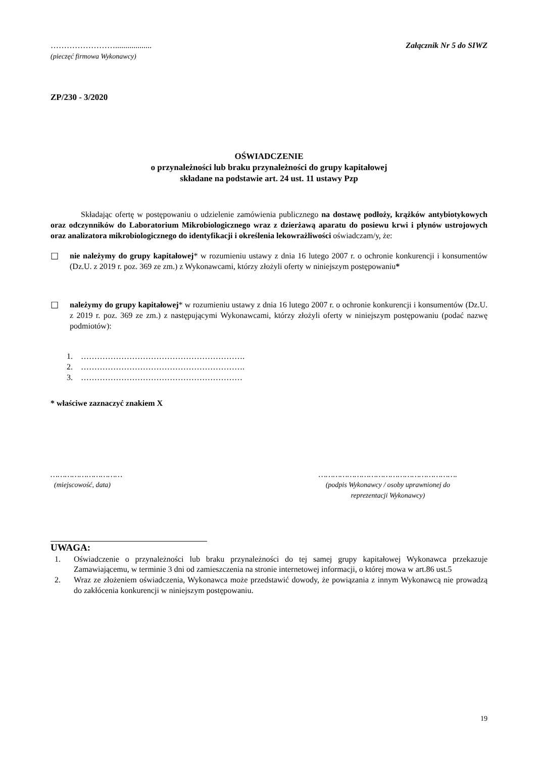……………………..................
(pieczęć firmowa Wykonawcy)
Załącznik Nr 5 do SIWZ
ZP/230 - 3/2020
OŚWIADCZENIE
o przynależności lub braku przynależności do grupy kapitałowej
składane na podstawie art. 24 ust. 11 ustawy Pzp
Składając ofertę w postępowaniu o udzielenie zamówienia publicznego na dostawę podłoży, krążków antybiotykowych oraz odczynników do Laboratorium Mikrobiologicznego wraz z dzierżawą aparatu do posiewu krwi i płynów ustrojowych oraz analizatora mikrobiologicznego do identyfikacji i określenia lekowrażliwości oświadczam/y, że:
☐ nie należymy do grupy kapitałowej* w rozumieniu ustawy z dnia 16 lutego 2007 r. o ochronie konkurencji i konsumentów (Dz.U. z 2019 r. poz. 369 ze zm.) z Wykonawcami, którzy złożyli oferty w niniejszym postępowaniu*
☐ należymy do grupy kapitałowej* w rozumieniu ustawy z dnia 16 lutego 2007 r. o ochronie konkurencji i konsumentów (Dz.U. z 2019 r. poz. 369 ze zm.) z następującymi Wykonawcami, którzy złożyli oferty w niniejszym postępowaniu (podać nazwę podmiotów):
1. …………………………………………………….
2. …………………………………………………….
3. ……………………………………………………
* właściwe zaznaczyć znakiem X
…………………………
(miejscowość, data)
………………………………………………….
(podpis Wykonawcy / osoby uprawnionej do
reprezentacji Wykonawcy)
UWAGA:
1. Oświadczenie o przynależności lub braku przynależności do tej samej grupy kapitałowej Wykonawca przekazuje Zamawiającemu, w terminie 3 dni od zamieszczenia na stronie internetowej informacji, o której mowa w art.86 ust.5
2. Wraz ze złożeniem oświadczenia, Wykonawca może przedstawić dowody, że powiązania z innym Wykonawcą nie prowadzą do zakłócenia konkurencji w niniejszym postępowaniu.
19